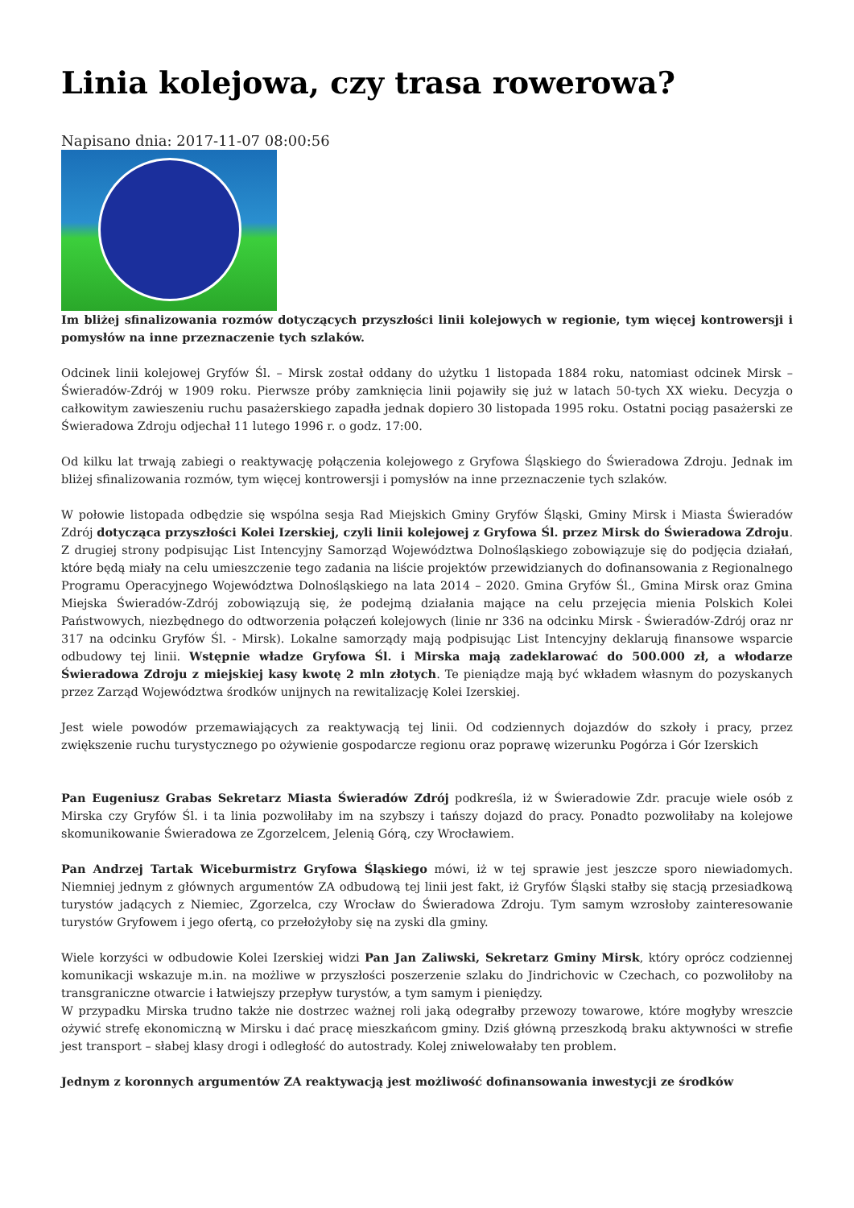Linia kolejowa, czy trasa rowerowa?
Napisano dnia: 2017-11-07 08:00:56
Im bliżej sfinalizowania rozmów dotyczących przyszłości linii kolejowych w regionie, tym więcej kontrowersji i pomysłów na inne przeznaczenie tych szlaków.
Odcinek linii kolejowej Gryfów Śl. – Mirsk został oddany do użytku 1 listopada 1884 roku, natomiast odcinek Mirsk – Świeradów-Zdrój w 1909 roku. Pierwsze próby zamknięcia linii pojawiły się już w latach 50-tych XX wieku. Decyzja o całkowitym zawieszeniu ruchu pasażerskiego zapadła jednak dopiero 30 listopada 1995 roku. Ostatni pociąg pasażerski ze Świeradowa Zdroju odjechał 11 lutego 1996 r. o godz. 17:00.
Od kilku lat trwają zabiegi o reaktywację połączenia kolejowego z Gryfowa Śląskiego do Świeradowa Zdroju. Jednak im bliżej sfinalizowania rozmów, tym więcej kontrowersji i pomysłów na inne przeznaczenie tych szlaków.
W połowie listopada odbędzie się wspólna sesja Rad Miejskich Gminy Gryfów Śląski, Gminy Mirsk i Miasta Świeradów Zdrój dotycząca przyszłości Kolei Izerskiej, czyli linii kolejowej z Gryfowa Śl. przez Mirsk do Świeradowa Zdroju. Z drugiej strony podpisując List Intencyjny Samorząd Województwa Dolnośląskiego zobowiązuje się do podjęcia działań, które będą miały na celu umieszczenie tego zadania na liście projektów przewidzianych do dofinansowania z Regionalnego Programu Operacyjnego Województwa Dolnośląskiego na lata 2014 – 2020. Gmina Gryfów Śl., Gmina Mirsk oraz Gmina Miejska Świeradów-Zdrój zobowiązują się, że podejmą działania mające na celu przejęcia mienia Polskich Kolei Państwowych, niezbędnego do odtworzenia połączeń kolejowych (linie nr 336 na odcinku Mirsk - Świeradów-Zdrój oraz nr 317 na odcinku Gryfów Śl. - Mirsk). Lokalne samorządy mają podpisując List Intencyjny deklarują finansowe wsparcie odbudowy tej linii. Wstępnie władze Gryfowa Śl. i Mirska mają zadeklarować do 500.000 zł, a włodarze Świeradowa Zdroju z miejskiej kasy kwotę 2 mln złotych. Te pieniądze mają być wkładem własnym do pozyskanych przez Zarząd Województwa środków unijnych na rewitalizację Kolei Izerskiej.
Jest wiele powodów przemawiających za reaktywacją tej linii. Od codziennych dojazdów do szkoły i pracy, przez zwiększenie ruchu turystycznego po ożywienie gospodarcze regionu oraz poprawę wizerunku Pogórza i Gór Izerskich
Pan Eugeniusz Grabas Sekretarz Miasta Świeradów Zdrój podkreśla, iż w Świeradowie Zdr. pracuje wiele osób z Mirska czy Gryfów Śl. i ta linia pozwoliłaby im na szybszy i tańszy dojazd do pracy. Ponadto pozwoliłaby na kolejowe skomunikowanie Świeradowa ze Zgorzelcem, Jelenią Górą, czy Wrocławiem.
Pan Andrzej Tartak Wiceburmistrz Gryfowa Śląskiego mówi, iż w tej sprawie jest jeszcze sporo niewiadomych. Niemniej jednym z głównych argumentów ZA odbudową tej linii jest fakt, iż Gryfów Śląski stałby się stacją przesiadkową turystów jadących z Niemiec, Zgorzelca, czy Wrocław do Świeradowa Zdroju. Tym samym wzrosłoby zainteresowanie turystów Gryfowem i jego ofertą, co przełożyłoby się na zyski dla gminy.
Wiele korzyści w odbudowie Kolei Izerskiej widzi Pan Jan Zaliwski, Sekretarz Gminy Mirsk, który oprócz codziennej komunikacji wskazuje m.in. na możliwe w przyszłości poszerzenie szlaku do Jindrichovic w Czechach, co pozwoliłoby na transgraniczne otwarcie i łatwiejszy przepływ turystów, a tym samym i pieniędzy.
W przypadku Mirska trudno także nie dostrzec ważnej roli jaką odegrałby przewozy towarowe, które mogłyby wreszcie ożywić strefę ekonomiczną w Mirsku i dać pracę mieszkańcom gminy. Dziś główną przeszkodą braku aktywności w strefie jest transport – słabej klasy drogi i odległość do autostrady. Kolej zniwelowałaby ten problem.
Jednym z koronnych argumentów ZA reaktywacją jest możliwość dofinansowania inwestycji ze środków